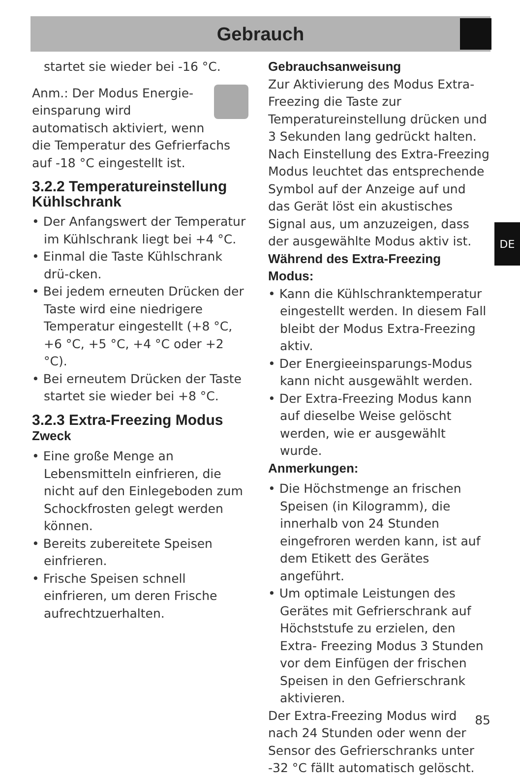Gebrauch
startet sie wieder bei -16 °C.
Anm.: Der Modus Energie-einsparung wird automatisch aktiviert, wenn die Temperatur des Gefrierfachs auf -18 °C eingestellt ist.
3.2.2 Temperatureinstellung Kühlschrank
• Der Anfangswert der Temperatur im Kühlschrank liegt bei +4 °C.
• Einmal die Taste Kühlschrank drü-cken.
• Bei jedem erneuten Drücken der Taste wird eine niedrigere Temperatur eingestellt (+8 °C, +6 °C, +5 °C, +4 °C oder +2 °C).
• Bei erneutem Drücken der Taste startet sie wieder bei +8 °C.
3.2.3 Extra-Freezing Modus
Zweck
• Eine große Menge an Lebensmitteln einfrieren, die nicht auf den Einlegeboden zum Schockfrosten gelegt werden können.
• Bereits zubereitete Speisen einfrieren.
• Frische Speisen schnell einfrieren, um deren Frische aufrechtzuerhalten.
Gebrauchsanweisung
Zur Aktivierung des Modus Extra-Freezing die Taste zur Temperatureinstellung drücken und 3 Sekunden lang gedrückt halten. Nach Einstellung des Extra-Freezing Modus leuchtet das entsprechende Symbol auf der Anzeige auf und das Gerät löst ein akustisches Signal aus, um anzuzeigen, dass der ausgewählte Modus aktiv ist.
Während des Extra-Freezing Modus:
• Kann die Kühlschranktemperatur eingestellt werden. In diesem Fall bleibt der Modus Extra-Freezing aktiv.
• Der Energieeinsparungs-Modus kann nicht ausgewählt werden.
• Der Extra-Freezing Modus kann auf dieselbe Weise gelöscht werden, wie er ausgewählt wurde.
Anmerkungen:
• Die Höchstmenge an frischen Speisen (in Kilogramm), die innerhalb von 24 Stunden eingefroren werden kann, ist auf dem Etikett des Gerätes angeführt.
• Um optimale Leistungen des Gerätes mit Gefrierschrank auf Höchststufe zu erzielen, den Extra- Freezing Modus 3 Stunden vor dem Einfügen der frischen Speisen in den Gefrierschrank aktivieren.
Der Extra-Freezing Modus wird nach 24 Stunden oder wenn der Sensor des Gefrierschranks unter -32 °C fällt automatisch gelöscht.
DE
85